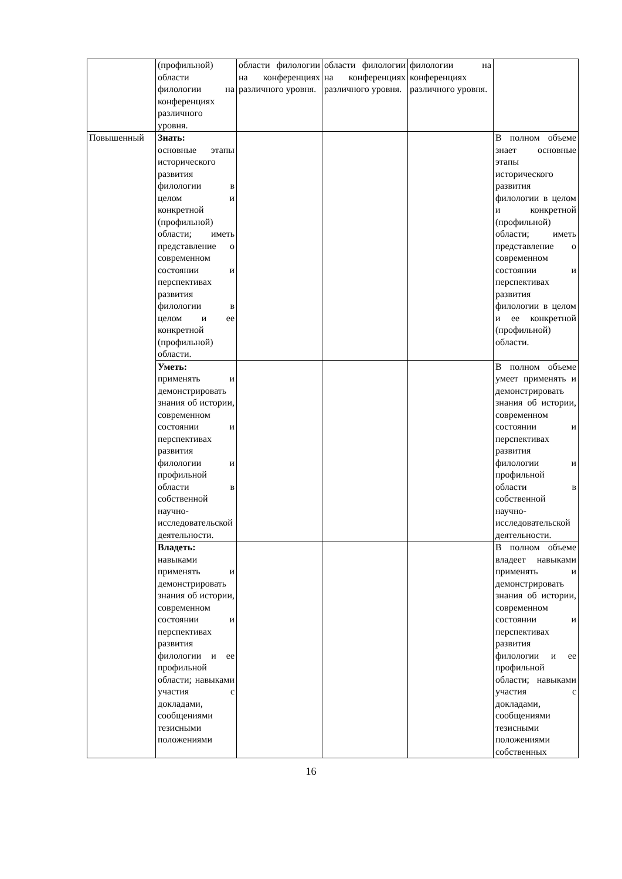| | (профильной) области филологии на конференциях различного уровня. | области филологии на конференциях различного уровня. | области филологии на конференциях различного уровня. | филологии на конференциях различного уровня. | |
| Повышенный | Знать: основные этапы исторического развития филологии в целом и конкретной (профильной) области; иметь представление о современном состоянии и перспективах развития филологии в целом и ее конкретной (профильной) области. | | | | В полном объеме знает основные этапы исторического развития филологии в целом и конкретной (профильной) области; иметь представление о современном состоянии и перспективах развития филологии в целом и ее конкретной (профильной) области. |
| | Уметь: применять и демонстрировать знания об истории, современном состоянии и перспективах развития филологии и профильной области в собственной научно-исследовательской деятельности. | | | | В полном объеме умеет применять и демонстрировать знания об истории, современном состоянии и перспективах развития филологии и профильной области в собственной научно-исследовательской деятельности. |
| | Владеть: навыками применять и демонстрировать знания об истории, современном состоянии и перспективах развития филологии и ее профильной области; навыками участия с докладами, сообщениями тезисными положениями | | | | В полном объеме владеет навыками применять и демонстрировать знания об истории, современном состоянии и перспективах развития филологии и ее профильной области; навыками участия с докладами, сообщениями тезисными положениями собственных |
16